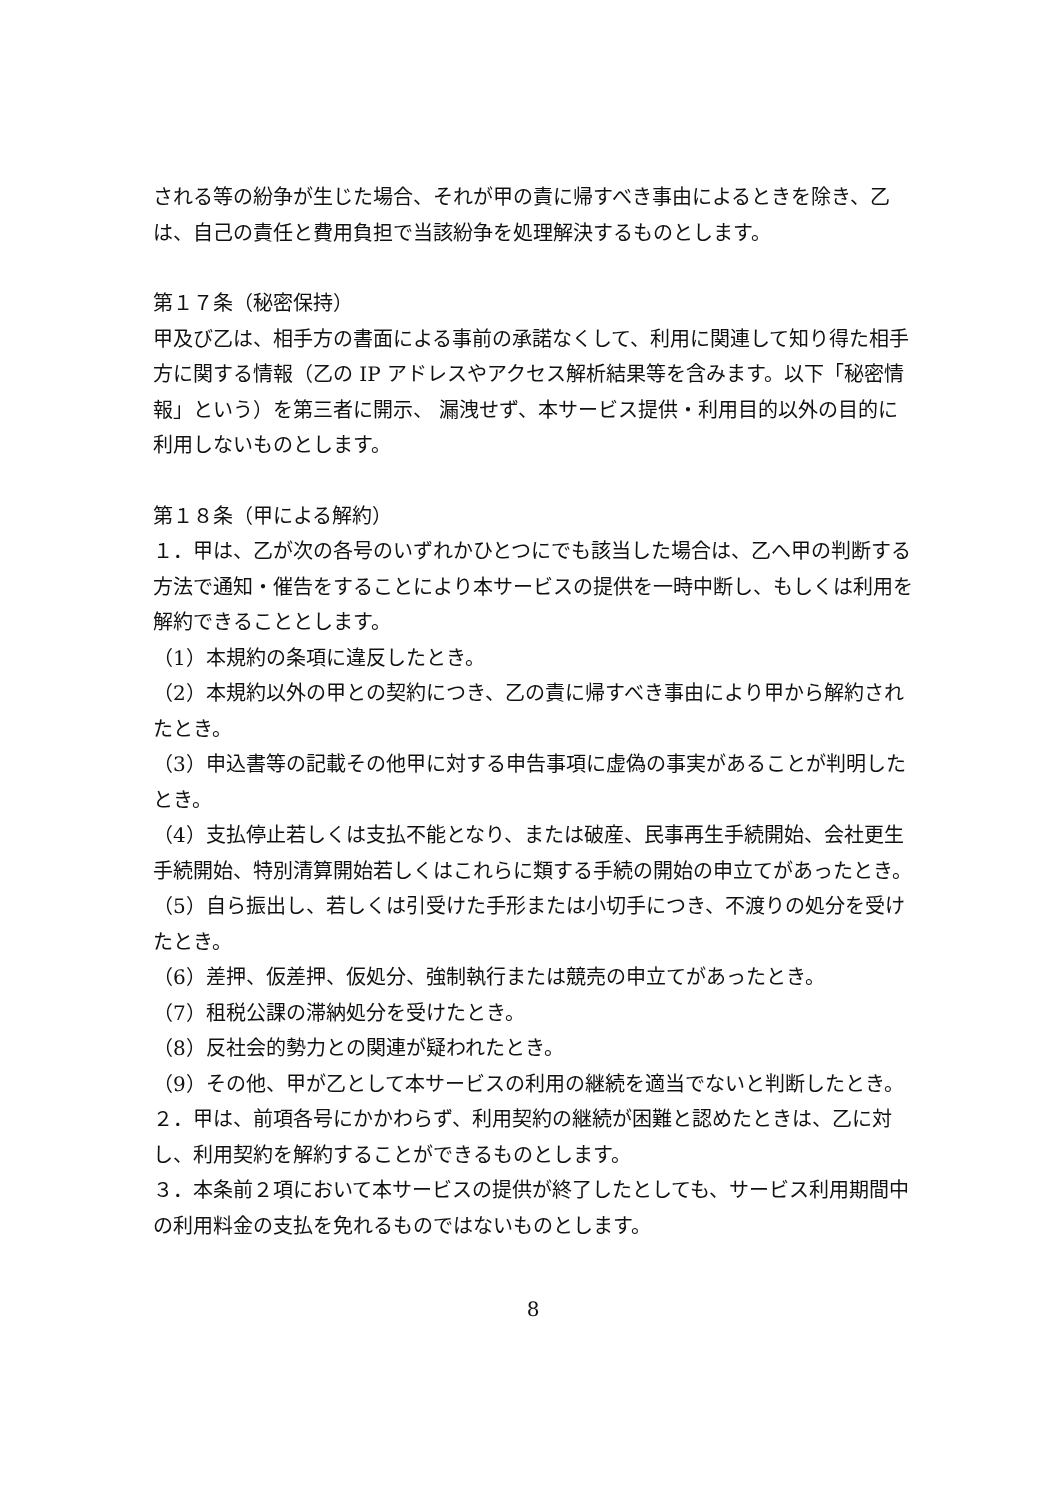される等の紛争が生じた場合、それが甲の責に帰すべき事由によるときを除き、乙は、自己の責任と費用負担で当該紛争を処理解決するものとします。
第１７条（秘密保持）
甲及び乙は、相手方の書面による事前の承諾なくして、利用に関連して知り得た相手方に関する情報（乙の IP アドレスやアクセス解析結果等を含みます。以下「秘密情報」という）を第三者に開示、 漏洩せず、本サービス提供・利用目的以外の目的に利用しないものとします。
第１８条（甲による解約）
１．甲は、乙が次の各号のいずれかひとつにでも該当した場合は、乙へ甲の判断する方法で通知・催告をすることにより本サービスの提供を一時中断し、もしくは利用を解約できることとします。
（1）本規約の条項に違反したとき。
（2）本規約以外の甲との契約につき、乙の責に帰すべき事由により甲から解約されたとき。
（3）申込書等の記載その他甲に対する申告事項に虚偽の事実があることが判明したとき。
（4）支払停止若しくは支払不能となり、または破産、民事再生手続開始、会社更生手続開始、特別清算開始若しくはこれらに類する手続の開始の申立てがあったとき。
（5）自ら振出し、若しくは引受けた手形または小切手につき、不渡りの処分を受けたとき。
（6）差押、仮差押、仮処分、強制執行または競売の申立てがあったとき。
（7）租税公課の滞納処分を受けたとき。
（8）反社会的勢力との関連が疑われたとき。
（9）その他、甲が乙として本サービスの利用の継続を適当でないと判断したとき。
２．甲は、前項各号にかかわらず、利用契約の継続が困難と認めたときは、乙に対し、利用契約を解約することができるものとします。
３．本条前２項において本サービスの提供が終了したとしても、サービス利用期間中の利用料金の支払を免れるものではないものとします。
8